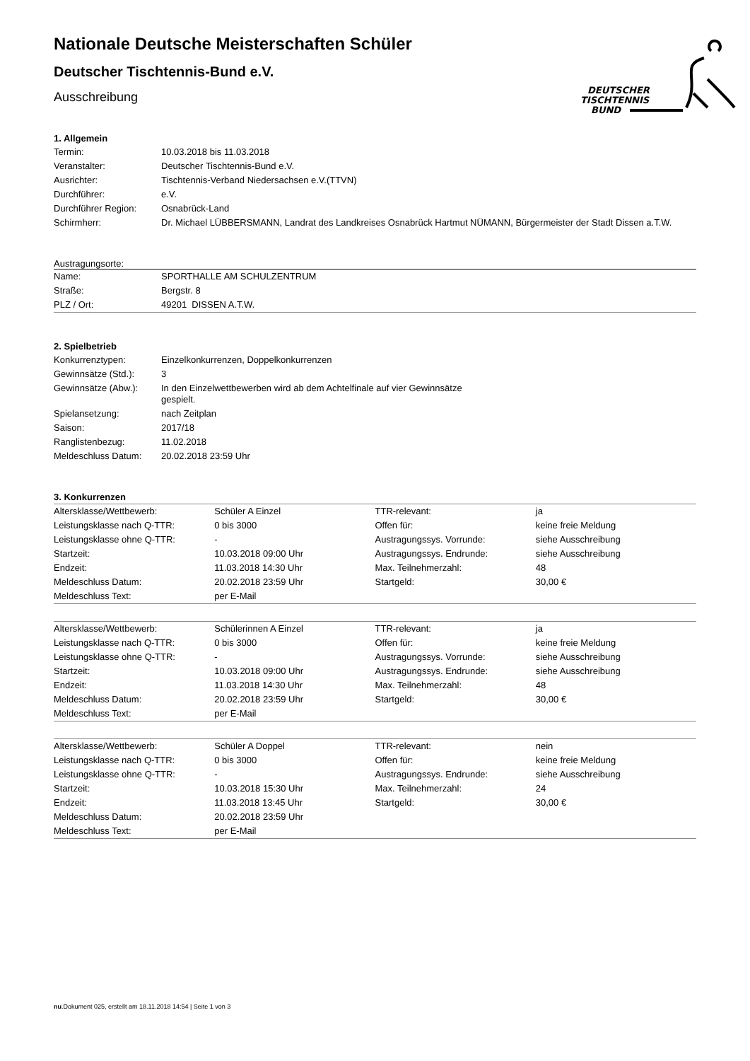DEUTSCHER
TISCHTENNIS
BUND
Nationale Deutsche Meisterschaften Schüler
Deutscher Tischtennis-Bund e.V.
Ausschreibung
1. Allgemein
| Termin: | 10.03.2018 bis 11.03.2018 |
| Veranstalter: | Deutscher Tischtennis-Bund e.V. |
| Ausrichter: | Tischtennis-Verband Niedersachsen e.V.(TTVN) |
| Durchführer: | e.V. |
| Durchführer Region: | Osnabrück-Land |
| Schirmherr: | Dr. Michael LÜBBERSMANN, Landrat des Landkreises Osnabrück Hartmut NÜMANN, Bürgermeister der Stadt Dissen a.T.W. |
Austragungsorte:
| Name: | SPORTHALLE AM SCHULZENTRUM |
| Straße: | Bergstr. 8 |
| PLZ / Ort: | 49201 DISSEN A.T.W. |
2. Spielbetrieb
| Konkurrenztypen: | Einzelkonkurrenzen, Doppelkonkurrenzen |
| Gewinnsätze (Std.): | 3 |
| Gewinnsätze (Abw.): | In den Einzelwettbewerben wird ab dem Achtelfinale auf vier Gewinnsätze gespielt. |
| Spielansetzung: | nach Zeitplan |
| Saison: | 2017/18 |
| Ranglistenbezug: | 11.02.2018 |
| Meldeschluss Datum: | 20.02.2018 23:59 Uhr |
3. Konkurrenzen
| Altersklasse/Wettbewerb: | Schüler A Einzel | TTR-relevant: | ja |
| Leistungsklasse nach Q-TTR: | 0 bis 3000 | Offen für: | keine freie Meldung |
| Leistungsklasse ohne Q-TTR: | - | Austragungssys. Vorrunde: | siehe Ausschreibung |
| Startzeit: | 10.03.2018 09:00 Uhr | Austragungssys. Endrunde: | siehe Ausschreibung |
| Endzeit: | 11.03.2018 14:30 Uhr | Max. Teilnehmerzahl: | 48 |
| Meldeschluss Datum: | 20.02.2018 23:59 Uhr | Startgeld: | 30,00 € |
| Meldeschluss Text: | per E-Mail | | |
| Altersklasse/Wettbewerb: | Schülerinnen A Einzel | TTR-relevant: | ja |
| Leistungsklasse nach Q-TTR: | 0 bis 3000 | Offen für: | keine freie Meldung |
| Leistungsklasse ohne Q-TTR: | - | Austragungssys. Vorrunde: | siehe Ausschreibung |
| Startzeit: | 10.03.2018 09:00 Uhr | Austragungssys. Endrunde: | siehe Ausschreibung |
| Endzeit: | 11.03.2018 14:30 Uhr | Max. Teilnehmerzahl: | 48 |
| Meldeschluss Datum: | 20.02.2018 23:59 Uhr | Startgeld: | 30,00 € |
| Meldeschluss Text: | per E-Mail | | |
| Altersklasse/Wettbewerb: | Schüler A Doppel | TTR-relevant: | nein |
| Leistungsklasse nach Q-TTR: | 0 bis 3000 | Offen für: | keine freie Meldung |
| Leistungsklasse ohne Q-TTR: | - | Austragungssys. Endrunde: | siehe Ausschreibung |
| Startzeit: | 10.03.2018 15:30 Uhr | Max. Teilnehmerzahl: | 24 |
| Endzeit: | 11.03.2018 13:45 Uhr | Startgeld: | 30,00 € |
| Meldeschluss Datum: | 20.02.2018 23:59 Uhr | | |
| Meldeschluss Text: | per E-Mail | | |
nu.Dokument 025, erstellt am 18.11.2018 14:54 | Seite 1 von 3